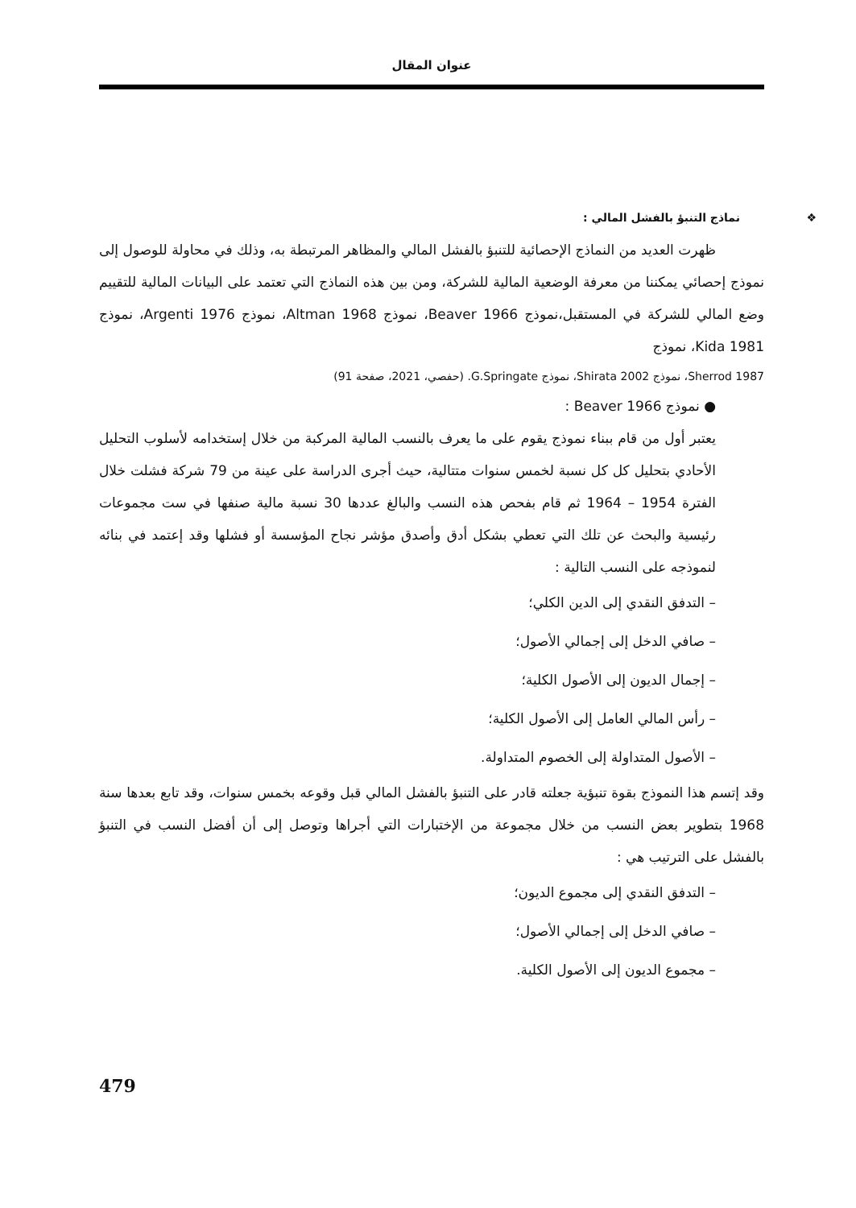عنوان المقال
❖ نماذج التنبؤ بالفشل المالي :
ظهرت العديد من النماذج الإحصائية للتنبؤ بالفشل المالي والمظاهر المرتبطة به، وذلك في محاولة للوصول إلى نموذج إحصائي يمكننا من معرفة الوضعية المالية للشركة، ومن بين هذه النماذج التي تعتمد على البيانات المالية للتقييم وضع المالي للشركة في المستقبل،نموذج Beaver 1966، نموذج Altman 1968، نموذج Argenti 1976، نموذج Kida 1981، نموذج
Sherrod 1987، نموذج Shirata 2002، نموذج G.Springate. (حفصي، 2021، صفحة 91)
● نموذج Beaver 1966 :
يعتبر أول من قام ببناء نموذج يقوم على ما يعرف بالنسب المالية المركبة من خلال إستخدامه لأسلوب التحليل الأحادي بتحليل كل كل نسبة لخمس سنوات متتالية، حيث أجرى الدراسة على عينة من 79 شركة فشلت خلال الفترة 1954 – 1964 ثم قام بفحص هذه النسب والبالغ عددها 30 نسبة مالية صنفها في ست مجموعات رئيسية والبحث عن تلك التي تعطي بشكل أدق وأصدق مؤشر نجاح المؤسسة أو فشلها وقد إعتمد في بنائه لنموذجه على النسب التالية :
– التدفق النقدي إلى الدين الكلي؛
– صافي الدخل إلى إجمالي الأصول؛
– إجمال الديون إلى الأصول الكلية؛
– رأس المالي العامل إلى الأصول الكلية؛
– الأصول المتداولة إلى الخصوم المتداولة.
وقد إتسم هذا النموذج بقوة تنبؤية جعلته قادر على التنبؤ بالفشل المالي قبل وقوعه بخمس سنوات، وقد تابع بعدها سنة 1968 بتطوير بعض النسب من خلال مجموعة من الإختبارات التي أجراها وتوصل إلى أن أفضل النسب في التنبؤ بالفشل على الترتيب هي :
– التدفق النقدي إلى مجموع الديون؛
– صافي الدخل إلى إجمالي الأصول؛
– مجموع الديون إلى الأصول الكلية.
479